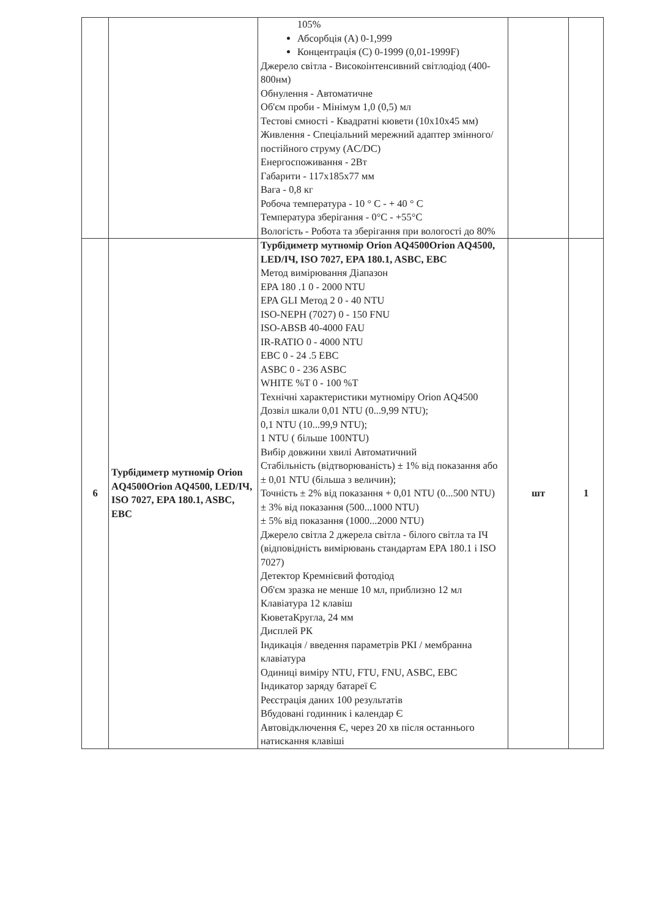| | | 105% Абсорбція (А) 0-1,999 Концентрація (С) 0-1999 (0,01-1999F) Джерело світла - Високоінтенсивний світлодіод (400-800нм) Обнулення - Автоматичне Об'єм проби - Мінімум 1,0 (0,5) мл Тестові ємності - Квадратні кювети (10x10x45 мм) Живлення - Спеціальний мережний адаптер змінного/постійного струму (AC/DC) Енергоспоживання - 2Вт Габарити - 117x185x77 мм Вага - 0,8 кг Робоча температура - 10 ° С - + 40 ° С Температура зберігання - 0°С - +55°С Вологість - Робота та зберігання при вологості до 80% | | |
| 6 | Турбідиметр мутномір Orion AQ4500Orion AQ4500, LED/ІЧ, ISO 7027, EPA 180.1, ASBC, EBC | Турбідиметр мутномір Orion AQ4500Orion AQ4500, LED/ІЧ, ISO 7027, EPA 180.1, ASBC, EBC Метод вимірювання Діапазон EPA 180 .1 0 - 2000 NTU EPA GLI Метод 2 0 - 40 NTU ISO-NEPH (7027) 0 - 150 FNU ISO-ABSB 40-4000 FAU IR-RATIO 0 - 4000 NTU EBC 0 - 24 .5 EBC ASBC 0 - 236 ASBC WHITE %T 0 - 100 %T Технічні характеристики мутноміру Orion AQ4500 Дозвіл шкали 0,01 NTU (0...9,99 NTU); 0,1 NTU (10...99,9 NTU); 1 NTU ( більше 100NTU) Вибір довжини хвилі Автоматичний Стабільність (відтворюваність) ± 1% від показання або ± 0,01 NTU (більша з величин); Точність ± 2% від показання + 0,01 NTU (0...500 NTU) ± 3% від показання (500...1000 NTU) ± 5% від показання (1000...2000 NTU) Джерело світла 2 джерела світла - білого світла та ІЧ (відповідність вимірювань стандартам EPA 180.1 і ISO 7027) Детектор Кремнієвий фотодіод Об'єм зразка не менше 10 мл, приблизно 12 мл Клавіатура 12 клавіш КюветаКругла, 24 мм Дисплей РК Індикація / введення параметрів РКІ / мембранна клавіатура Одиниці виміру NTU, FTU, FNU, ASBC, EBC Індикатор заряду батареї Є Реєстрація даних 100 результатів Вбудовані годинник і календар Є Автовідключення Є, через 20 хв після останнього натискання клавіші | шт | 1 |